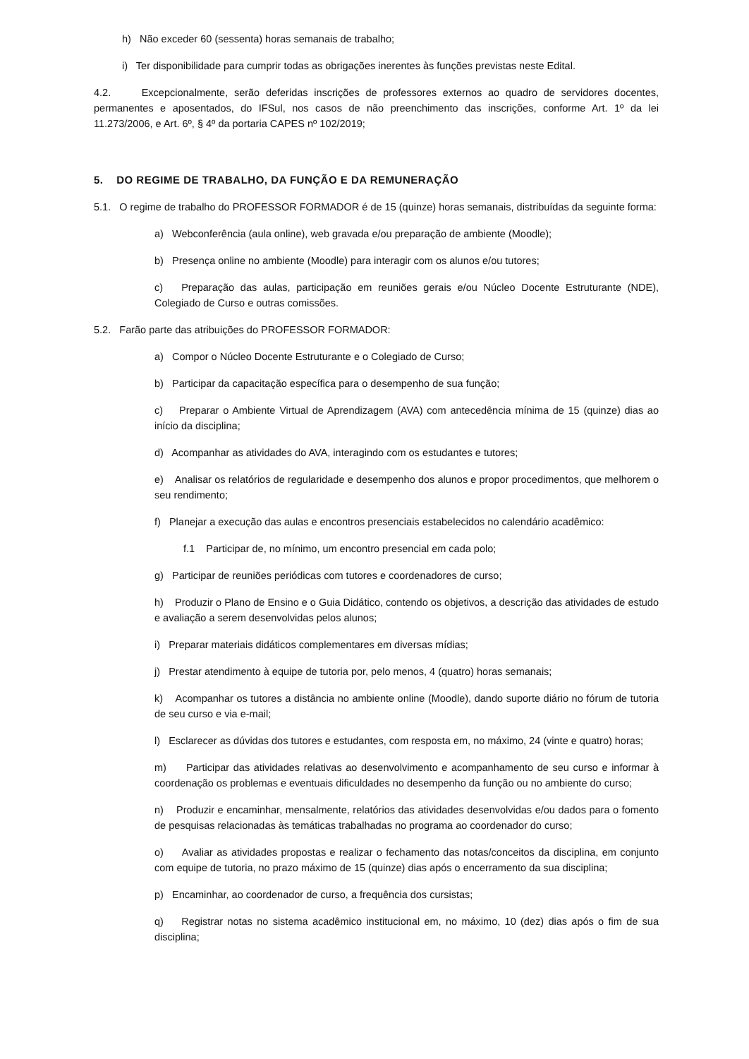h) Não exceder 60 (sessenta) horas semanais de trabalho;
i) Ter disponibilidade para cumprir todas as obrigações inerentes às funções previstas neste Edital.
4.2. Excepcionalmente, serão deferidas inscrições de professores externos ao quadro de servidores docentes, permanentes e aposentados, do IFSul, nos casos de não preenchimento das inscrições, conforme Art. 1º da lei 11.273/2006, e Art. 6º, § 4º da portaria CAPES nº 102/2019;
5. DO REGIME DE TRABALHO, DA FUNÇÃO E DA REMUNERAÇÃO
5.1. O regime de trabalho do PROFESSOR FORMADOR é de 15 (quinze) horas semanais, distribuídas da seguinte forma:
a) Webconferência (aula online), web gravada e/ou preparação de ambiente (Moodle);
b) Presença online no ambiente (Moodle) para interagir com os alunos e/ou tutores;
c) Preparação das aulas, participação em reuniões gerais e/ou Núcleo Docente Estruturante (NDE), Colegiado de Curso e outras comissões.
5.2. Farão parte das atribuições do PROFESSOR FORMADOR:
a) Compor o Núcleo Docente Estruturante e o Colegiado de Curso;
b) Participar da capacitação específica para o desempenho de sua função;
c) Preparar o Ambiente Virtual de Aprendizagem (AVA) com antecedência mínima de 15 (quinze) dias ao início da disciplina;
d) Acompanhar as atividades do AVA, interagindo com os estudantes e tutores;
e) Analisar os relatórios de regularidade e desempenho dos alunos e propor procedimentos, que melhorem o seu rendimento;
f) Planejar a execução das aulas e encontros presenciais estabelecidos no calendário acadêmico:
f.1 Participar de, no mínimo, um encontro presencial em cada polo;
g) Participar de reuniões periódicas com tutores e coordenadores de curso;
h) Produzir o Plano de Ensino e o Guia Didático, contendo os objetivos, a descrição das atividades de estudo e avaliação a serem desenvolvidas pelos alunos;
i) Preparar materiais didáticos complementares em diversas mídias;
j) Prestar atendimento à equipe de tutoria por, pelo menos, 4 (quatro) horas semanais;
k) Acompanhar os tutores a distância no ambiente online (Moodle), dando suporte diário no fórum de tutoria de seu curso e via e-mail;
l) Esclarecer as dúvidas dos tutores e estudantes, com resposta em, no máximo, 24 (vinte e quatro) horas;
m) Participar das atividades relativas ao desenvolvimento e acompanhamento de seu curso e informar à coordenação os problemas e eventuais dificuldades no desempenho da função ou no ambiente do curso;
n) Produzir e encaminhar, mensalmente, relatórios das atividades desenvolvidas e/ou dados para o fomento de pesquisas relacionadas às temáticas trabalhadas no programa ao coordenador do curso;
o) Avaliar as atividades propostas e realizar o fechamento das notas/conceitos da disciplina, em conjunto com equipe de tutoria, no prazo máximo de 15 (quinze) dias após o encerramento da sua disciplina;
p) Encaminhar, ao coordenador de curso, a frequência dos cursistas;
q) Registrar notas no sistema acadêmico institucional em, no máximo, 10 (dez) dias após o fim de sua disciplina;